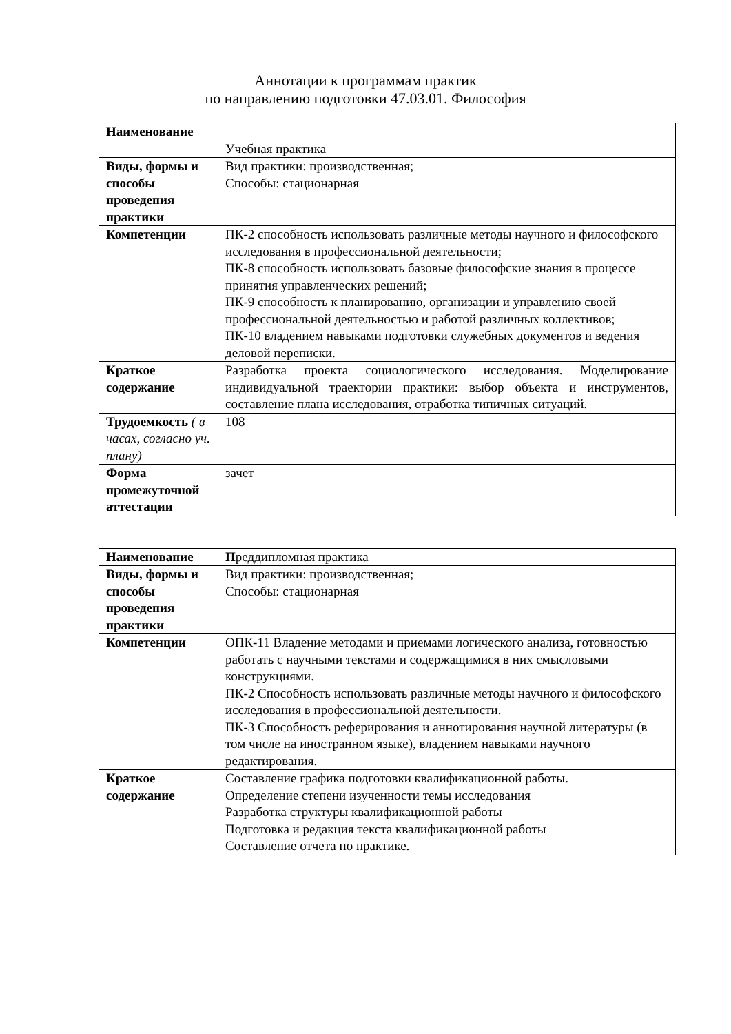Аннотации к программам практик
по направлению подготовки 47.03.01. Философия
| Наименование | Учебная практика |
| Виды, формы и способы проведения практики | Вид практики: производственная; Способы: стационарная |
| Компетенции | ПК-2 способность использовать различные методы научного и философского исследования в профессиональной деятельности; ПК-8 способность использовать базовые философские знания в процессе принятия управленческих решений; ПК-9 способность к планированию, организации и управлению своей профессиональной деятельностью и работой различных коллективов; ПК-10 владением навыками подготовки служебных документов и ведения деловой переписки. |
| Краткое содержание | Разработка проекта социологического исследования. Моделирование индивидуальной траектории практики: выбор объекта и инструментов, составление плана исследования, отработка типичных ситуаций. |
| Трудоемкость ( в часах, согласно уч. плану) | 108 |
| Форма промежуточной аттестации | зачет |
| Наименование | П реддипломная практика |
| Виды, формы и способы проведения практики | Вид практики: производственная; Способы: стационарная |
| Компетенции | ОПК-11 Владение методами и приемами логического анализа, готовностью работать с научными текстами и содержащимися в них смысловыми конструкциями. ПК-2 Способность использовать различные методы научного и философского исследования в профессиональной деятельности. ПК-3 Способность реферирования и аннотирования научной литературы (в том числе на иностранном языке), владением навыками научного редактирования. |
| Краткое содержание | Составление графика подготовки квалификационной работы. Определение степени изученности темы исследования Разработка структуры квалификационной работы Подготовка и редакция текста квалификационной работы Составление отчета по практике. |